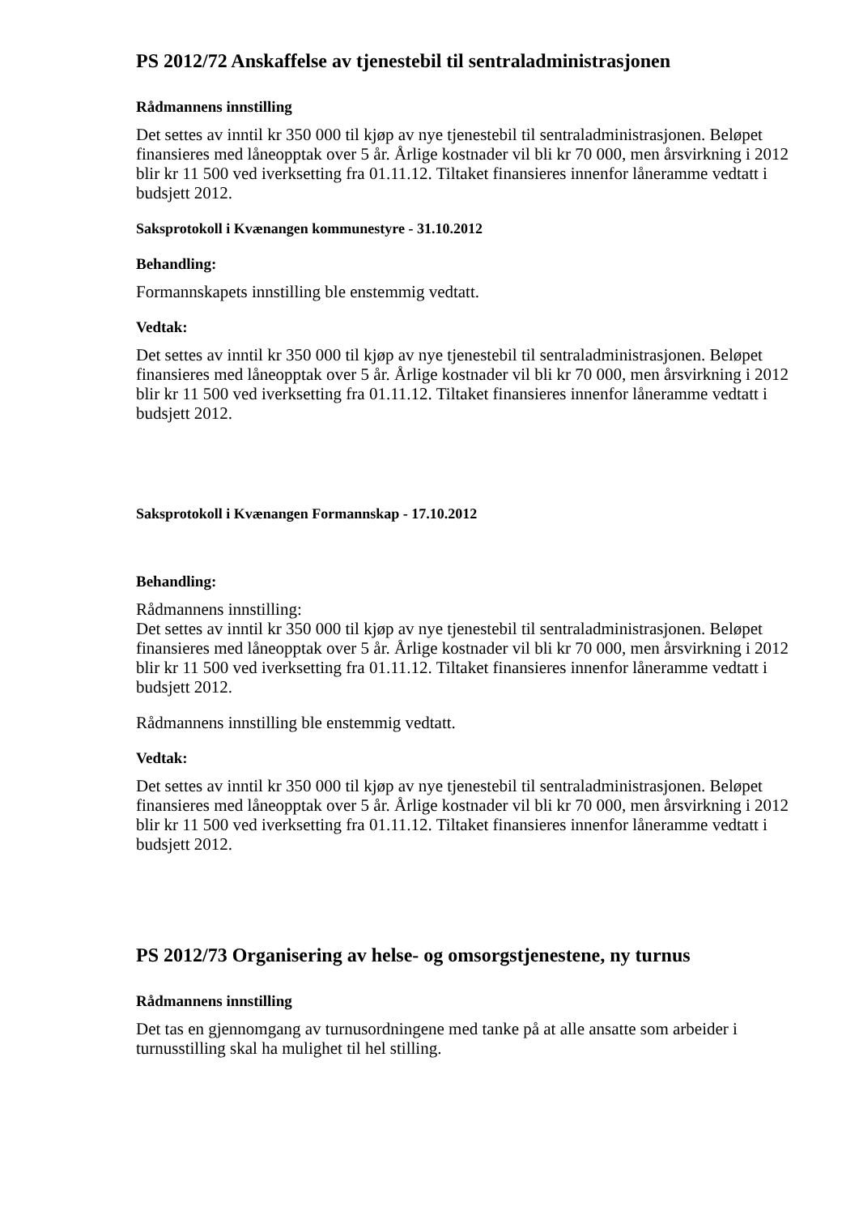PS 2012/72 Anskaffelse av tjenestebil til sentraladministrasjonen
Rådmannens innstilling
Det settes av inntil kr 350 000 til kjøp av nye tjenestebil til sentraladministrasjonen. Beløpet finansieres med låneopptak over 5 år. Årlige kostnader vil bli kr 70 000, men årsvirkning i 2012 blir kr 11 500 ved iverksetting fra 01.11.12. Tiltaket finansieres innenfor låneramme vedtatt i budsjett 2012.
Saksprotokoll i Kvænangen kommunestyre - 31.10.2012
Behandling:
Formannskapets innstilling ble enstemmig vedtatt.
Vedtak:
Det settes av inntil kr 350 000 til kjøp av nye tjenestebil til sentraladministrasjonen. Beløpet finansieres med låneopptak over 5 år. Årlige kostnader vil bli kr 70 000, men årsvirkning i 2012 blir kr 11 500 ved iverksetting fra 01.11.12. Tiltaket finansieres innenfor låneramme vedtatt i budsjett 2012.
Saksprotokoll i Kvænangen Formannskap - 17.10.2012
Behandling:
Rådmannens innstilling:
Det settes av inntil kr 350 000 til kjøp av nye tjenestebil til sentraladministrasjonen. Beløpet finansieres med låneopptak over 5 år. Årlige kostnader vil bli kr 70 000, men årsvirkning i 2012 blir kr 11 500 ved iverksetting fra 01.11.12. Tiltaket finansieres innenfor låneramme vedtatt i budsjett 2012.
Rådmannens innstilling ble enstemmig vedtatt.
Vedtak:
Det settes av inntil kr 350 000 til kjøp av nye tjenestebil til sentraladministrasjonen. Beløpet finansieres med låneopptak over 5 år. Årlige kostnader vil bli kr 70 000, men årsvirkning i 2012 blir kr 11 500 ved iverksetting fra 01.11.12. Tiltaket finansieres innenfor låneramme vedtatt i budsjett 2012.
PS 2012/73 Organisering av helse- og omsorgstjenestene, ny turnus
Rådmannens innstilling
Det tas en gjennomgang av turnusordningene med tanke på at alle ansatte som arbeider i turnusstilling skal ha mulighet til hel stilling.